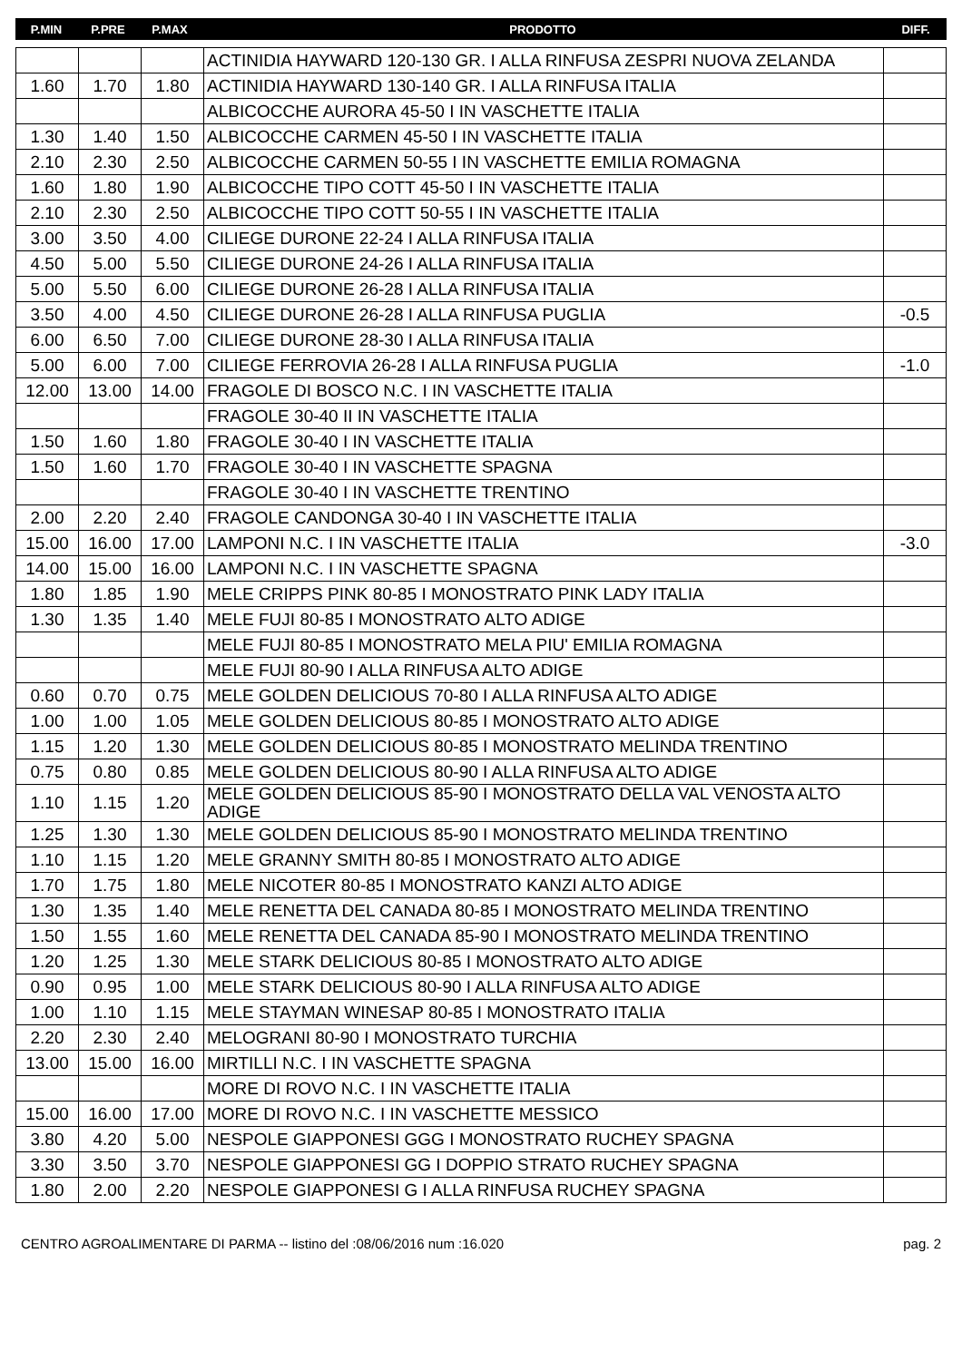| P.MIN | P.PRE | P.MAX | PRODOTTO | DIFF. |
| --- | --- | --- | --- | --- |
| | | | ACTINIDIA HAYWARD 120-130 GR. I ALLA RINFUSA ZESPRI NUOVA ZELANDA | |
| 1.60 | 1.70 | 1.80 | ACTINIDIA HAYWARD 130-140 GR. I ALLA RINFUSA ITALIA | |
| | | | ALBICOCCHE AURORA 45-50 I IN VASCHETTE ITALIA | |
| 1.30 | 1.40 | 1.50 | ALBICOCCHE CARMEN 45-50 I IN VASCHETTE ITALIA | |
| 2.10 | 2.30 | 2.50 | ALBICOCCHE CARMEN 50-55 I IN VASCHETTE EMILIA ROMAGNA | |
| 1.60 | 1.80 | 1.90 | ALBICOCCHE TIPO COTT 45-50 I IN VASCHETTE ITALIA | |
| 2.10 | 2.30 | 2.50 | ALBICOCCHE TIPO COTT 50-55 I IN VASCHETTE ITALIA | |
| 3.00 | 3.50 | 4.00 | CILIEGE DURONE 22-24 I ALLA RINFUSA ITALIA | |
| 4.50 | 5.00 | 5.50 | CILIEGE DURONE 24-26 I ALLA RINFUSA ITALIA | |
| 5.00 | 5.50 | 6.00 | CILIEGE DURONE 26-28 I ALLA RINFUSA ITALIA | |
| 3.50 | 4.00 | 4.50 | CILIEGE DURONE 26-28 I ALLA RINFUSA PUGLIA | -0.5 |
| 6.00 | 6.50 | 7.00 | CILIEGE DURONE 28-30 I ALLA RINFUSA ITALIA | |
| 5.00 | 6.00 | 7.00 | CILIEGE FERROVIA 26-28 I ALLA RINFUSA PUGLIA | -1.0 |
| 12.00 | 13.00 | 14.00 | FRAGOLE DI BOSCO N.C. I IN VASCHETTE ITALIA | |
| | | | FRAGOLE 30-40 II IN VASCHETTE ITALIA | |
| 1.50 | 1.60 | 1.80 | FRAGOLE 30-40 I IN VASCHETTE ITALIA | |
| 1.50 | 1.60 | 1.70 | FRAGOLE 30-40 I IN VASCHETTE SPAGNA | |
| | | | FRAGOLE 30-40 I IN VASCHETTE TRENTINO | |
| 2.00 | 2.20 | 2.40 | FRAGOLE CANDONGA 30-40 I IN VASCHETTE ITALIA | |
| 15.00 | 16.00 | 17.00 | LAMPONI N.C. I IN VASCHETTE ITALIA | -3.0 |
| 14.00 | 15.00 | 16.00 | LAMPONI N.C. I IN VASCHETTE SPAGNA | |
| 1.80 | 1.85 | 1.90 | MELE CRIPPS PINK 80-85 I MONOSTRATO PINK LADY ITALIA | |
| 1.30 | 1.35 | 1.40 | MELE FUJI 80-85 I MONOSTRATO ALTO ADIGE | |
| | | | MELE FUJI 80-85 I MONOSTRATO MELA PIU' EMILIA ROMAGNA | |
| | | | MELE FUJI 80-90 I ALLA RINFUSA ALTO ADIGE | |
| 0.60 | 0.70 | 0.75 | MELE GOLDEN DELICIOUS 70-80 I ALLA RINFUSA ALTO ADIGE | |
| 1.00 | 1.00 | 1.05 | MELE GOLDEN DELICIOUS 80-85 I MONOSTRATO ALTO ADIGE | |
| 1.15 | 1.20 | 1.30 | MELE GOLDEN DELICIOUS 80-85 I MONOSTRATO MELINDA TRENTINO | |
| 0.75 | 0.80 | 0.85 | MELE GOLDEN DELICIOUS 80-90 I ALLA RINFUSA ALTO ADIGE | |
| 1.10 | 1.15 | 1.20 | MELE GOLDEN DELICIOUS 85-90 I MONOSTRATO DELLA VAL VENOSTA ALTO ADIGE | |
| 1.25 | 1.30 | 1.30 | MELE GOLDEN DELICIOUS 85-90 I MONOSTRATO MELINDA TRENTINO | |
| 1.10 | 1.15 | 1.20 | MELE GRANNY SMITH 80-85 I MONOSTRATO ALTO ADIGE | |
| 1.70 | 1.75 | 1.80 | MELE NICOTER 80-85 I MONOSTRATO KANZI ALTO ADIGE | |
| 1.30 | 1.35 | 1.40 | MELE RENETTA DEL CANADA 80-85 I MONOSTRATO MELINDA TRENTINO | |
| 1.50 | 1.55 | 1.60 | MELE RENETTA DEL CANADA 85-90 I MONOSTRATO MELINDA TRENTINO | |
| 1.20 | 1.25 | 1.30 | MELE STARK DELICIOUS 80-85 I MONOSTRATO ALTO ADIGE | |
| 0.90 | 0.95 | 1.00 | MELE STARK DELICIOUS 80-90 I ALLA RINFUSA ALTO ADIGE | |
| 1.00 | 1.10 | 1.15 | MELE STAYMAN WINESAP 80-85 I MONOSTRATO ITALIA | |
| 2.20 | 2.30 | 2.40 | MELOGRANI 80-90 I MONOSTRATO TURCHIA | |
| 13.00 | 15.00 | 16.00 | MIRTILLI N.C. I IN VASCHETTE SPAGNA | |
| | | | MORE DI ROVO N.C. I IN VASCHETTE ITALIA | |
| 15.00 | 16.00 | 17.00 | MORE DI ROVO N.C. I IN VASCHETTE MESSICO | |
| 3.80 | 4.20 | 5.00 | NESPOLE GIAPPONESI GGG I MONOSTRATO RUCHEY SPAGNA | |
| 3.30 | 3.50 | 3.70 | NESPOLE GIAPPONESI GG I DOPPIO STRATO RUCHEY SPAGNA | |
| 1.80 | 2.00 | 2.20 | NESPOLE GIAPPONESI G I ALLA RINFUSA RUCHEY SPAGNA | |
CENTRO AGROALIMENTARE DI PARMA -- listino del :08/06/2016 num :16.020 pag. 2